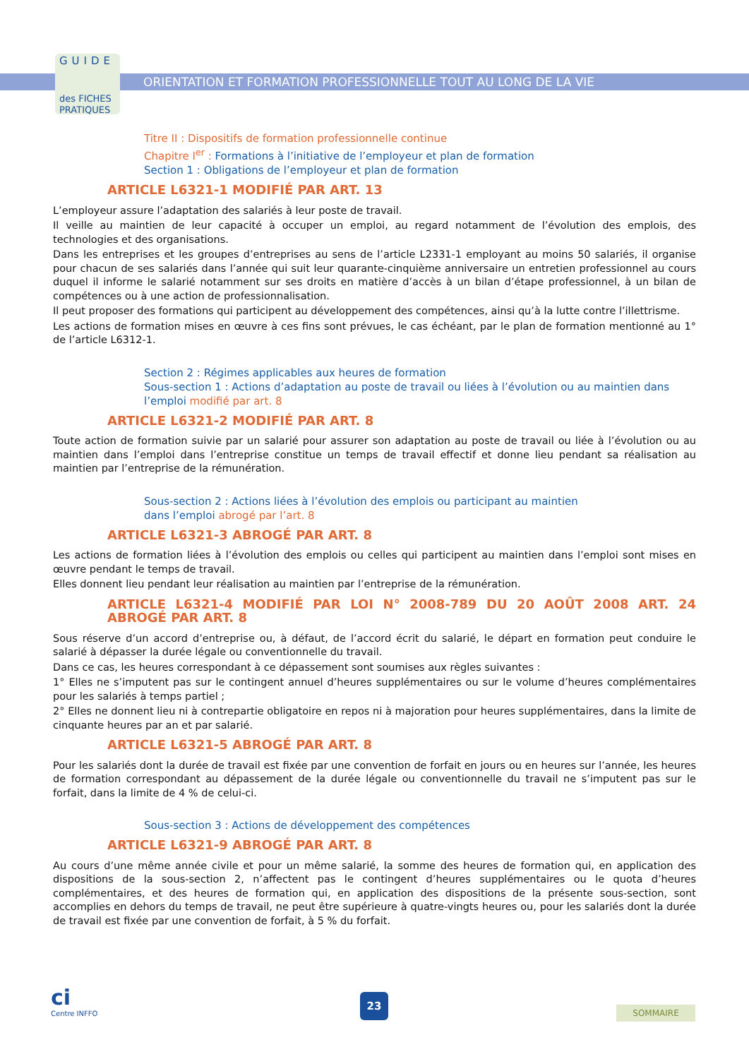GUIDE
des FICHES
PRATIQUES
ORIENTATION ET FORMATION PROFESSIONNELLE TOUT AU LONG DE LA VIE
Titre II : Dispositifs de formation professionnelle continue
Chapitre I<sup>er</sup> : Formations à l’initiative de l’employeur et plan de formation
Section 1 : Obligations de l’employeur et plan de formation
ARTICLE L6321-1 MODIFIÉ PAR ART. 13
L’employeur assure l’adaptation des salariés à leur poste de travail.
Il veille au maintien de leur capacité à occuper un emploi, au regard notamment de l’évolution des emplois, des technologies et des organisations.
Dans les entreprises et les groupes d’entreprises au sens de l’article L2331-1 employant au moins 50 salariés, il organise pour chacun de ses salariés dans l’année qui suit leur quarante-cinquième anniversaire un entretien professionnel au cours duquel il informe le salarié notamment sur ses droits en matière d’accès à un bilan d’étape professionnel, à un bilan de compétences ou à une action de professionnalisation.
Il peut proposer des formations qui participent au développement des compétences, ainsi qu’à la lutte contre l’illettrisme.
Les actions de formation mises en œuvre à ces fins sont prévues, le cas échéant, par le plan de formation mentionné au 1° de l’article L6312-1.
Section 2 : Régimes applicables aux heures de formation
Sous-section 1 : Actions d’adaptation au poste de travail ou liées à l’évolution ou au maintien dans l’emploi modifié par art. 8
ARTICLE L6321-2 MODIFIÉ PAR ART. 8
Toute action de formation suivie par un salarié pour assurer son adaptation au poste de travail ou liée à l’évolution ou au maintien dans l’emploi dans l’entreprise constitue un temps de travail effectif et donne lieu pendant sa réalisation au maintien par l’entreprise de la rémunération.
Sous-section 2 : Actions liées à l’évolution des emplois ou participant au maintien
dans l’emploi abrogé par l’art. 8
ARTICLE L6321-3 ABROGÉ PAR ART. 8
Les actions de formation liées à l’évolution des emplois ou celles qui participent au maintien dans l’emploi sont mises en œuvre pendant le temps de travail.
Elles donnent lieu pendant leur réalisation au maintien par l’entreprise de la rémunération.
ARTICLE L6321-4 MODIFIÉ PAR LOI N° 2008-789 DU 20 AOÛT 2008 ART. 24 ABROGÉ PAR ART. 8
Sous réserve d’un accord d’entreprise ou, à défaut, de l’accord écrit du salarié, le départ en formation peut conduire le salarié à dépasser la durée légale ou conventionnelle du travail.
Dans ce cas, les heures correspondant à ce dépassement sont soumises aux règles suivantes :
1° Elles ne s’imputent pas sur le contingent annuel d’heures supplémentaires ou sur le volume d’heures complémentaires pour les salariés à temps partiel ;
2° Elles ne donnent lieu ni à contrepartie obligatoire en repos ni à majoration pour heures supplémentaires, dans la limite de cinquante heures par an et par salarié.
ARTICLE L6321-5 ABROGÉ PAR ART. 8
Pour les salariés dont la durée de travail est fixée par une convention de forfait en jours ou en heures sur l’année, les heures de formation correspondant au dépassement de la durée légale ou conventionnelle du travail ne s’imputent pas sur le forfait, dans la limite de 4 % de celui-ci.
Sous-section 3 : Actions de développement des compétences
ARTICLE L6321-9 ABROGÉ PAR ART. 8
Au cours d’une même année civile et pour un même salarié, la somme des heures de formation qui, en application des dispositions de la sous-section 2, n’affectent pas le contingent d’heures supplémentaires ou le quota d’heures complémentaires, et des heures de formation qui, en application des dispositions de la présente sous-section, sont accomplies en dehors du temps de travail, ne peut être supérieure à quatre-vingts heures ou, pour les salariés dont la durée de travail est fixée par une convention de forfait, à 5 % du forfait.
ci
Centre INFFO
23
SOMMAIRE